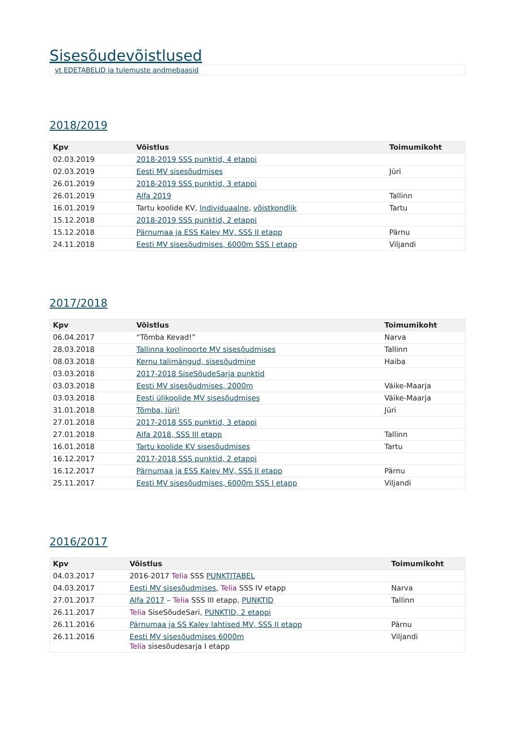Sisesõudevõistlused
vt EDETABELID ja tulemuste andmebaasid
2018/2019
| Kpv | Võistlus | Toimumikoht |
| --- | --- | --- |
| 02.03.2019 | 2018-2019 SSS punktid, 4 etappi | |
| 02.03.2019 | Eesti MV sisesõudmises | Jüri |
| 26.01.2019 | 2018-2019 SSS punktid, 3 etappi | |
| 26.01.2019 | Alfa 2019 | Tallinn |
| 16.01.2019 | Tartu koolide KV, Individuaalne , võistkondlik | Tartu |
| 15.12.2018 | 2018-2019 SSS punktid, 2 etappi | |
| 15.12.2018 | Pärnumaa ja ESS Kalev MV, SSS II etapp | Pärnu |
| 24.11.2018 | Eesti MV sisesõudmises, 6000m SSS I etapp | Viljandi |
2017/2018
| Kpv | Võistlus | Toimumikoht |
| --- | --- | --- |
| 06.04.2017 | “Tõmba Kevad!” | Narva |
| 28.03.2018 | Tallinna koolinoorte MV sisesõudmises | Tallinn |
| 08.03.2018 | Kernu talimängud, sisesõudmine | Haiba |
| 03.03.2018 | 2017-2018 SiseSõudeSarja punktid | |
| 03.03.2018 | Eesti MV sisesõudmises, 2000m | Väike-Maarja |
| 03.03.2018 | Eesti ülikoolide MV sisesõudmises | Väike-Maarja |
| 31.01.2018 | Tõmba, Jüri! | Jüri |
| 27.01.2018 | 2017-2018 SSS punktid, 3 etappi | |
| 27.01.2018 | Alfa 2018, SSS III etapp | Tallinn |
| 16.01.2018 | Tartu koolide KV sisesõudmises | Tartu |
| 16.12.2017 | 2017-2018 SSS punktid, 2 etappi | |
| 16.12.2017 | Pärnumaa ja ESS Kalev MV, SSS II etapp | Pärnu |
| 25.11.2017 | Eesti MV sisesõudmises, 6000m SSS I etapp | Viljandi |
2016/2017
| Kpv | Võistlus | Toimumikoht |
| --- | --- | --- |
| 04.03.2017 | 2016-2017 Telia SSS PUNKTITABEL | |
| 04.03.2017 | Eesti MV sisesõudmises , Telia SSS IV etapp | Narva |
| 27.01.2017 | Alfa 2017 – Telia SSS III etapp, PUNKTID | Tallinn |
| 26.11.2017 | Telia SiseSõudeSari, PUNKTID, 2 etappi | |
| 26.11.2016 | Pärnumaa ja SS Kalev lahtised MV, SSS II etapp | Pärnu |
| 26.11.2016 | Eesti MV sisesõudmises 6000m Telia sisesõudesarja I etapp | Viljandi |